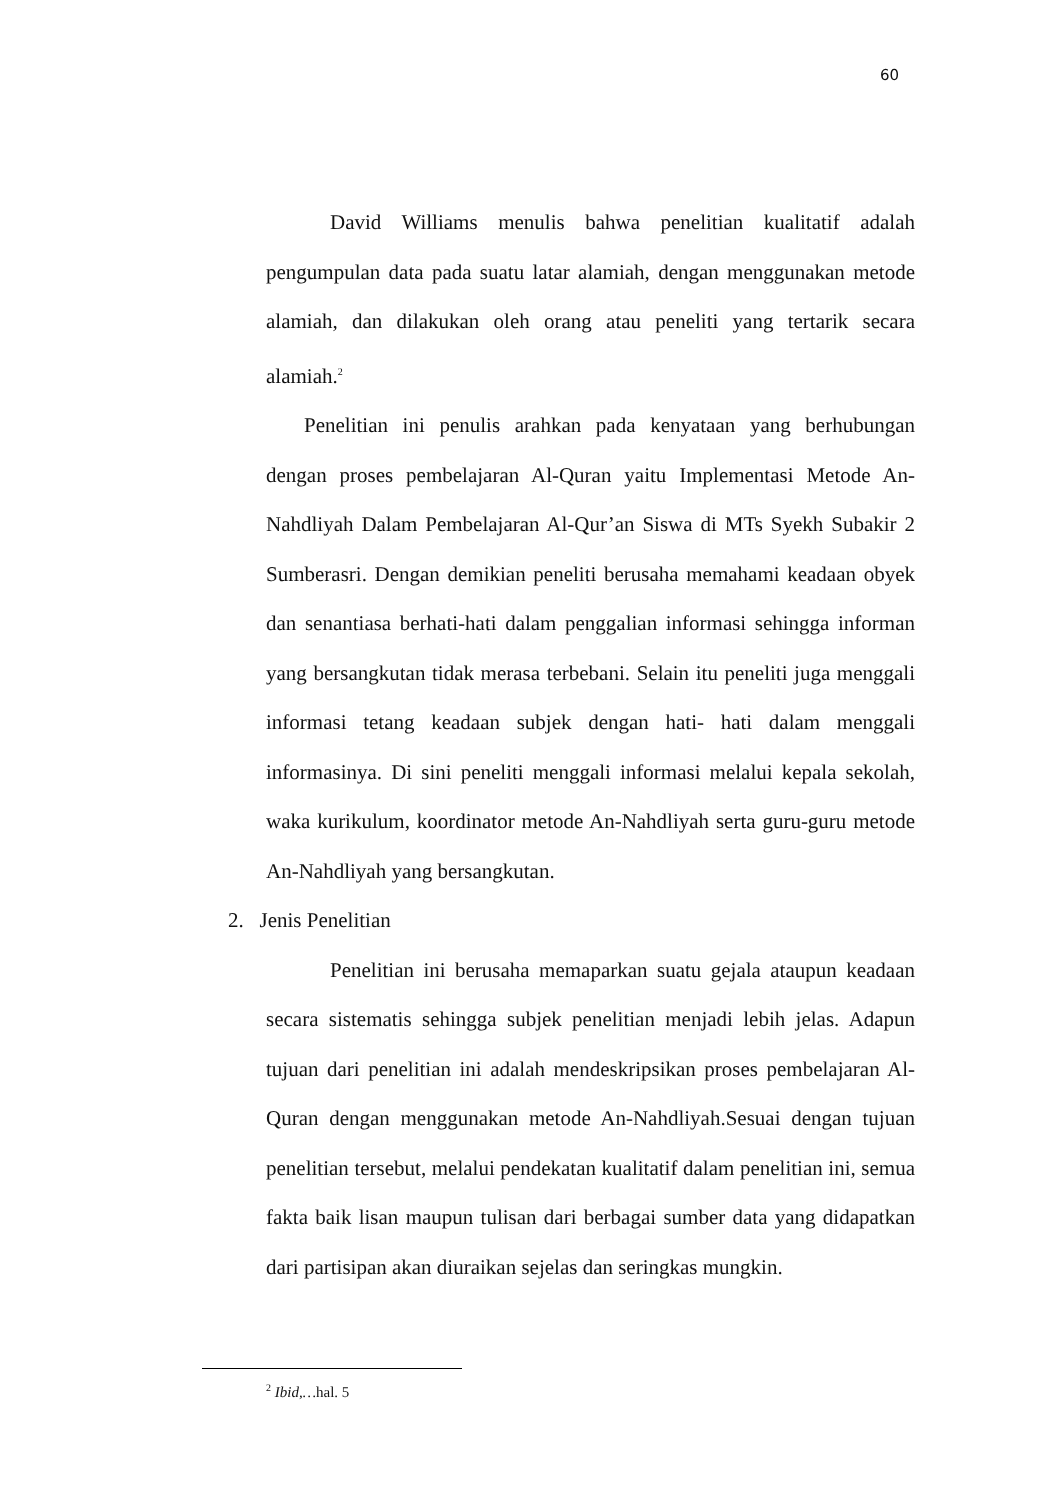60
David Williams menulis bahwa penelitian kualitatif adalah pengumpulan data pada suatu latar alamiah, dengan menggunakan metode alamiah, dan dilakukan oleh orang atau peneliti yang tertarik secara alamiah.<sup>2</sup>
Penelitian ini penulis arahkan pada kenyataan yang berhubungan dengan proses pembelajaran Al-Quran yaitu Implementasi Metode An-Nahdliyah Dalam Pembelajaran Al-Qur’an Siswa di MTs Syekh Subakir 2 Sumberasri. Dengan demikian peneliti berusaha memahami keadaan obyek dan senantiasa berhati-hati dalam penggalian informasi sehingga informan yang bersangkutan tidak merasa terbebani. Selain itu peneliti juga menggali informasi tetang keadaan subjek dengan hati- hati dalam menggali informasinya. Di sini peneliti menggali informasi melalui kepala sekolah, waka kurikulum, koordinator metode An-Nahdliyah serta guru-guru metode An-Nahdliyah yang bersangkutan.
2. Jenis Penelitian
Penelitian ini berusaha memaparkan suatu gejala ataupun keadaan secara sistematis sehingga subjek penelitian menjadi lebih jelas. Adapun tujuan dari penelitian ini adalah mendeskripsikan proses pembelajaran Al-Quran dengan menggunakan metode An-Nahdliyah.Sesuai dengan tujuan penelitian tersebut, melalui pendekatan kualitatif dalam penelitian ini, semua fakta baik lisan maupun tulisan dari berbagai sumber data yang didapatkan dari partisipan akan diuraikan sejelas dan seringkas mungkin.
<sup>2</sup> Ibid,…hal. 5